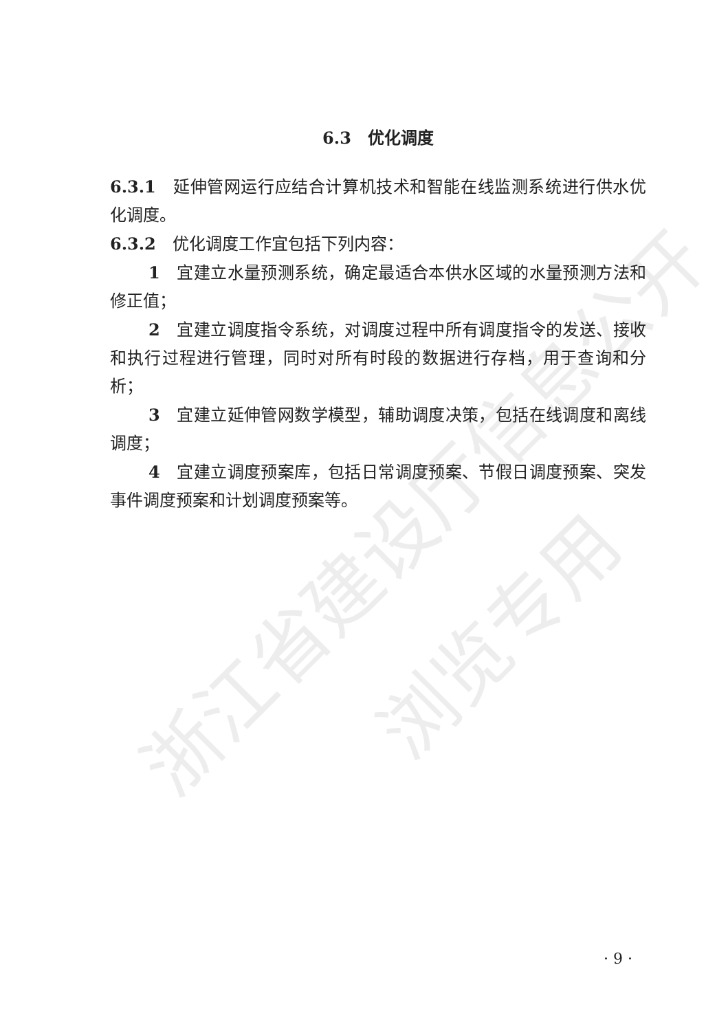浙江省建设厅信息公开
浏览专用
6.3　优化调度
6.3.1　延伸管网运行应结合计算机技术和智能在线监测系统进行供水优化调度。
6.3.2　优化调度工作宜包括下列内容：
1　宜建立水量预测系统，确定最适合本供水区域的水量预测方法和修正值；
2　宜建立调度指令系统，对调度过程中所有调度指令的发送、接收和执行过程进行管理，同时对所有时段的数据进行存档，用于查询和分析；
3　宜建立延伸管网数学模型，辅助调度决策，包括在线调度和离线调度；
4　宜建立调度预案库，包括日常调度预案、节假日调度预案、突发事件调度预案和计划调度预案等。
· 9 ·